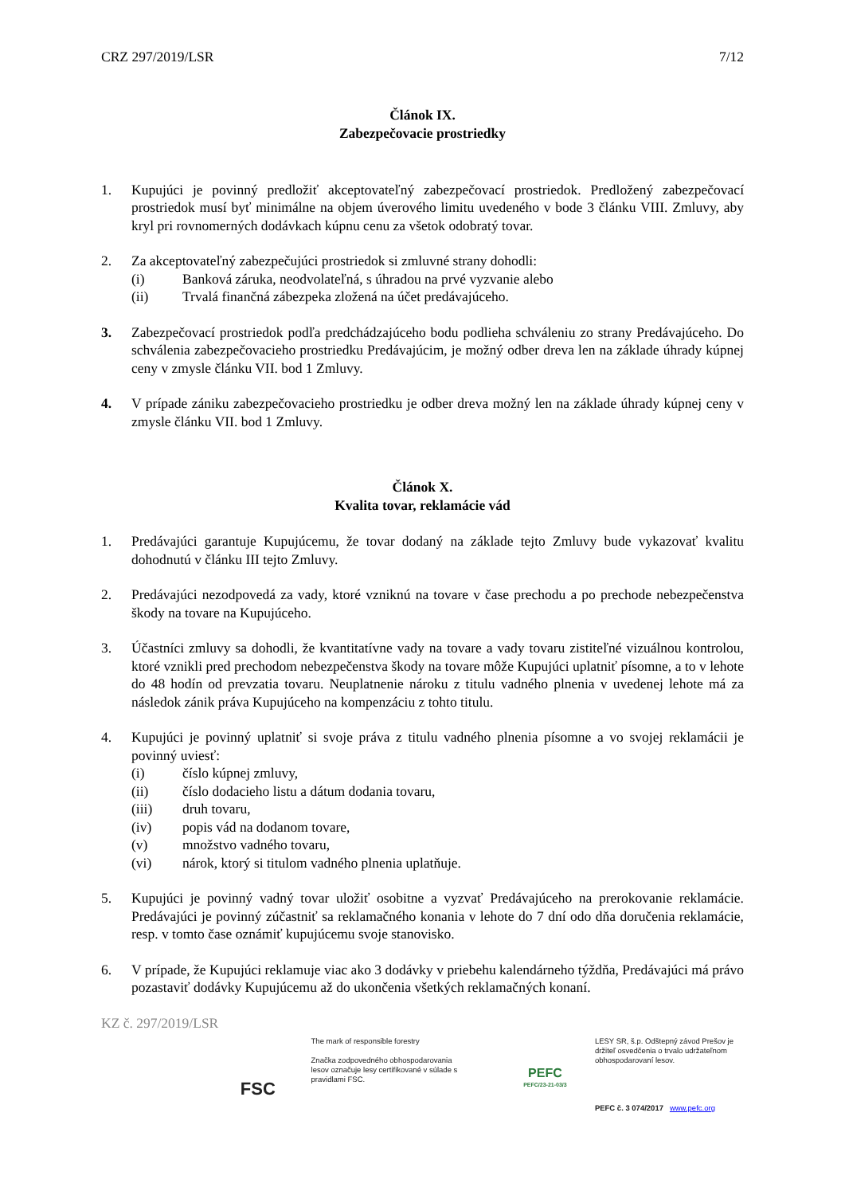CRZ 297/2019/LSR 7/12
Článok IX.
Zabezpečovacie prostriedky
1. Kupujúci je povinný predložiť akceptovateľný zabezpečovací prostriedok. Predložený zabezpečovací prostriedok musí byť minimálne na objem úverového limitu uvedeného v bode 3 článku VIII. Zmluvy, aby kryl pri rovnomerných dodávkach kúpnu cenu za všetok odobratý tovar.
2. Za akceptovateľný zabezpečujúci prostriedok si zmluvné strany dohodli:
(i) Banková záruka, neodvolateľná, s úhradou na prvé vyzvanie alebo
(ii) Trvalá finančná zábezpeka zložená na účet predávajúceho.
3. Zabezpečovací prostriedok podľa predchádzajúceho bodu podlieha schváleniu zo strany Predávajúceho. Do schválenia zabezpečovacieho prostriedku Predávajúcim, je možný odber dreva len na základe úhrady kúpnej ceny v zmysle článku VII. bod 1 Zmluvy.
4. V prípade zániku zabezpečovacieho prostriedku je odber dreva možný len na základe úhrady kúpnej ceny v zmysle článku VII. bod 1 Zmluvy.
Článok X.
Kvalita tovar, reklamácie vád
1. Predávajúci garantuje Kupujúcemu, že tovar dodaný na základe tejto Zmluvy bude vykazovať kvalitu dohodnutú v článku III tejto Zmluvy.
2. Predávajúci nezodpovedá za vady, ktoré vzniknú na tovare v čase prechodu a po prechode nebezpečenstva škody na tovare na Kupujúceho.
3. Účastníci zmluvy sa dohodli, že kvantitatívne vady na tovare a vady tovaru zistiteľné vizuálnou kontrolou, ktoré vznikli pred prechodom nebezpečenstva škody na tovare môže Kupujúci uplatniť písomne, a to v lehote do 48 hodín od prevzatia tovaru. Neuplatnenie nároku z titulu vadného plnenia v uvedenej lehote má za následok zánik práva Kupujúceho na kompenzáciu z tohto titulu.
4. Kupujúci je povinný uplatniť si svoje práva z titulu vadného plnenia písomne a vo svojej reklamácii je povinný uviesť:
(i) číslo kúpnej zmluvy,
(ii) číslo dodacieho listu a dátum dodania tovaru,
(iii) druh tovaru,
(iv) popis vád na dodanom tovare,
(v) množstvo vadného tovaru,
(vi) nárok, ktorý si titulom vadného plnenia uplatňuje.
5. Kupujúci je povinný vadný tovar uložiť osobitne a vyzvať Predávajúceho na prerokovanie reklamácie. Predávajúci je povinný zúčastniť sa reklamačného konania v lehote do 7 dní odo dňa doručenia reklamácie, resp. v tomto čase oznámiť kupujúcemu svoje stanovisko.
6. V prípade, že Kupujúci reklamuje viac ako 3 dodávky v priebehu kalendárneho týždňa, Predávajúci má právo pozastaviť dodávky Kupujúcemu až do ukončenia všetkých reklamačných konaní.
KZ č. 297/2019/LSR
FSC
The mark of responsible forestry
Značka zodpovedného obhospodarovania lesov označuje lesy certifikované v súlade s pravidlami FSC.
PEFC
PEFC/23-21-03/3
LESY SR, š.p. Odštepný závod Prešov je držiteľ osvedčenia o trvalo udržateľnom obhospodarovaní lesov.
PEFC č. 3 074/2017 www.pefc.org